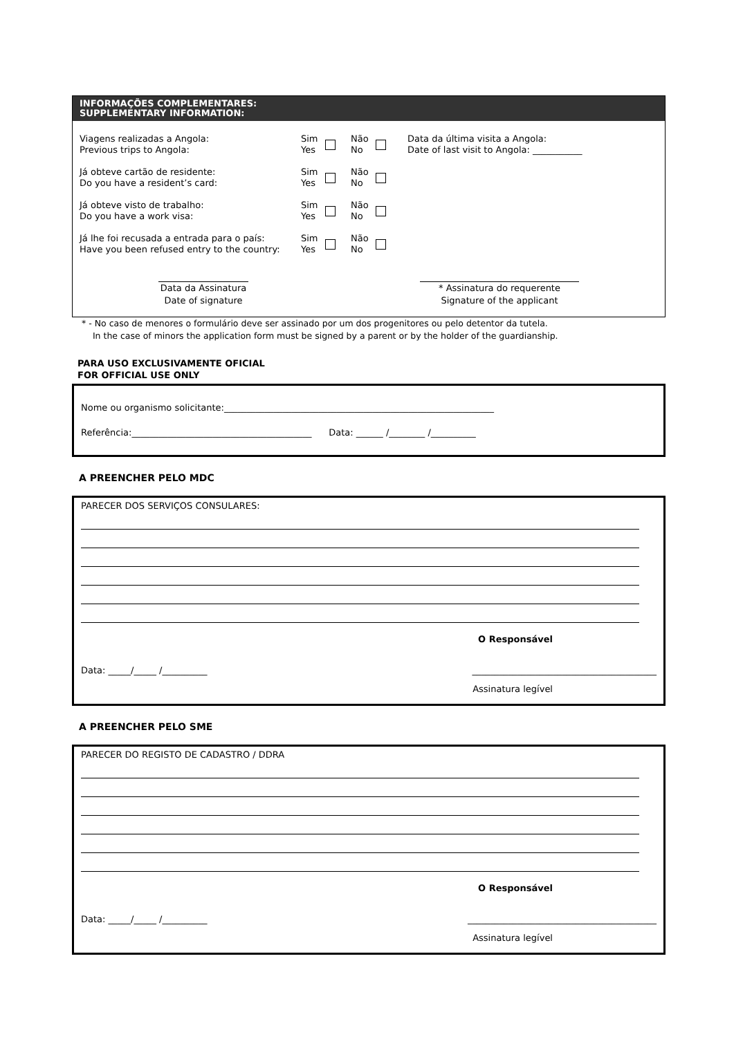INFORMAÇÕES COMPLEMENTARES:
SUPPLEMENTARY INFORMATION:
Viagens realizadas a Angola:
Previous trips to Angola:
Sim
Yes
Não
No
Data da última visita a Angola:
Date of last visit to Angola: ___________
Já obteve cartão de residente:
Do you have a resident’s card:
Sim
Yes
Não
No
Já obteve visto de trabalho:
Do you have a work visa:
Sim
Yes
Não
No
Já lhe foi recusada a entrada para o país:
Have you been refused entry to the country:
Sim
Yes
Não
No
Data da Assinatura
Date of signature
* Assinatura do requerente
Signature of the applicant
* - No caso de menores o formulário deve ser assinado por um dos progenitores ou pelo detentor da tutela.
In the case of minors the application form must be signed by a parent or by the holder of the guardianship.
PARA USO EXCLUSIVAMENTE OFICIAL
FOR OFFICIAL USE ONLY
Nome ou organismo solicitante:____________________________________________________________
Referência:________________________________________ Data: ______ /________ /__________
A PREENCHER PELO MDC
PARECER DOS SERVIÇOS CONSULARES:
O Responsável
Data: _____/_____ /__________ _________________________________________
Assinatura legível
A PREENCHER PELO SME
PARECER DO REGISTO DE CADASTRO / DDRA
O Responsável
Data: _____/_____ /__________ __________________________________________
Assinatura legível